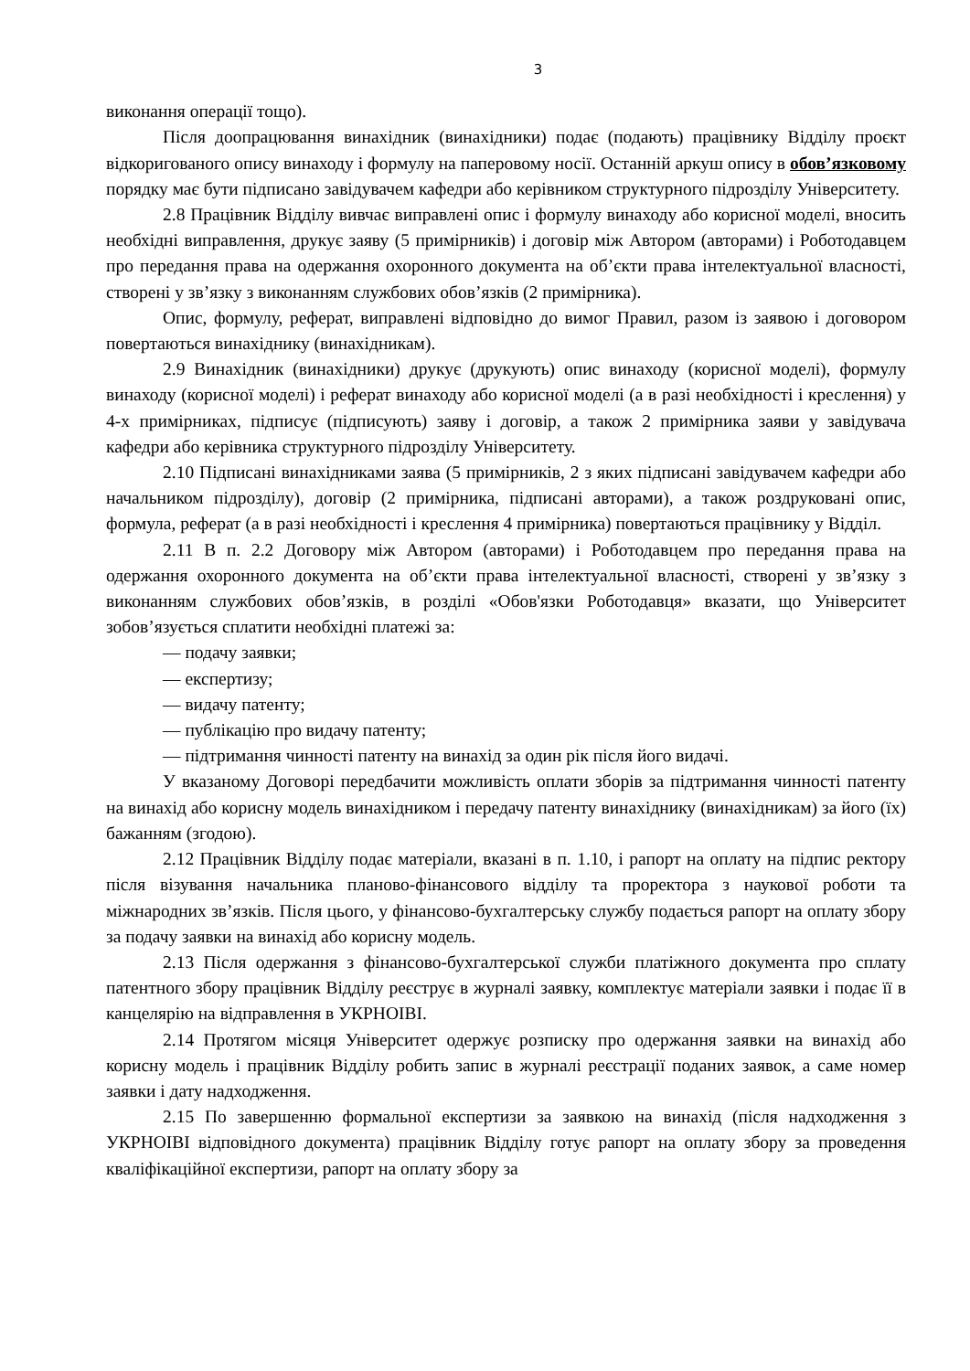3
виконання операції тощо).
Після доопрацювання винахідник (винахідники) подає (подають) працівнику Відділу проєкт відкоригованого опису винаходу і формулу на паперовому носії. Останній аркуш опису в обов’язковому порядку має бути підписано завідувачем кафедри або керівником структурного підрозділу Університету.
2.8 Працівник Відділу вивчає виправлені опис і формулу винаходу або корисної моделі, вносить необхідні виправлення, друкує заяву (5 примірників) і договір між Автором (авторами) і Роботодавцем про передання права на одержання охоронного документа на об’єкти права інтелектуальної власності, створені у зв’язку з виконанням службових обов’язків (2 примірника).
Опис, формулу, реферат, виправлені відповідно до вимог Правил, разом із заявою і договором повертаються винахіднику (винахідникам).
2.9 Винахідник (винахідники) друкує (друкують) опис винаходу (корисної моделі), формулу винаходу (корисної моделі) і реферат винаходу або корисної моделі (а в разі необхідності і креслення) у 4-х примірниках, підписує (підписують) заяву і договір, а також 2 примірника заяви у завідувача кафедри або керівника структурного підрозділу Університету.
2.10 Підписані винахідниками заява (5 примірників, 2 з яких підписані завідувачем кафедри або начальником підрозділу), договір (2 примірника, підписані авторами), а також роздруковані опис, формула, реферат (а в разі необхідності і креслення 4 примірника) повертаються працівнику у Відділ.
2.11 В п. 2.2 Договору між Автором (авторами) і Роботодавцем про передання права на одержання охоронного документа на об’єкти права інтелектуальної власності, створені у зв’язку з виконанням службових обов’язків, в розділі «Обов'язки Роботодавця» вказати, що Університет зобов’язується сплатити необхідні платежі за:
— подачу заявки;
— експертизу;
— видачу патенту;
— публікацію про видачу патенту;
— підтримання чинності патенту на винахід за один рік після його видачі.
У вказаному Договорі передбачити можливість оплати зборів за підтримання чинності патенту на винахід або корисну модель винахідником і передачу патенту винахіднику (винахідникам) за його (їх) бажанням (згодою).
2.12 Працівник Відділу подає матеріали, вказані в п. 1.10, і рапорт на оплату на підпис ректору після візування начальника планово-фінансового відділу та проректора з наукової роботи та міжнародних зв’язків. Після цього, у фінансово-бухгалтерську службу подається рапорт на оплату збору за подачу заявки на винахід або корисну модель.
2.13 Після одержання з фінансово-бухгалтерської служби платіжного документа про сплату патентного збору працівник Відділу реєструє в журналі заявку, комплектує матеріали заявки і подає її в канцелярію на відправлення в УКРНОІВІ.
2.14 Протягом місяця Університет одержує розписку про одержання заявки на винахід або корисну модель і працівник Відділу робить запис в журналі реєстрації поданих заявок, а саме номер заявки і дату надходження.
2.15 По завершенню формальної експертизи за заявкою на винахід (після надходження з УКРНОІВІ відповідного документа) працівник Відділу готує рапорт на оплату збору за проведення кваліфікаційної експертизи, рапорт на оплату збору за